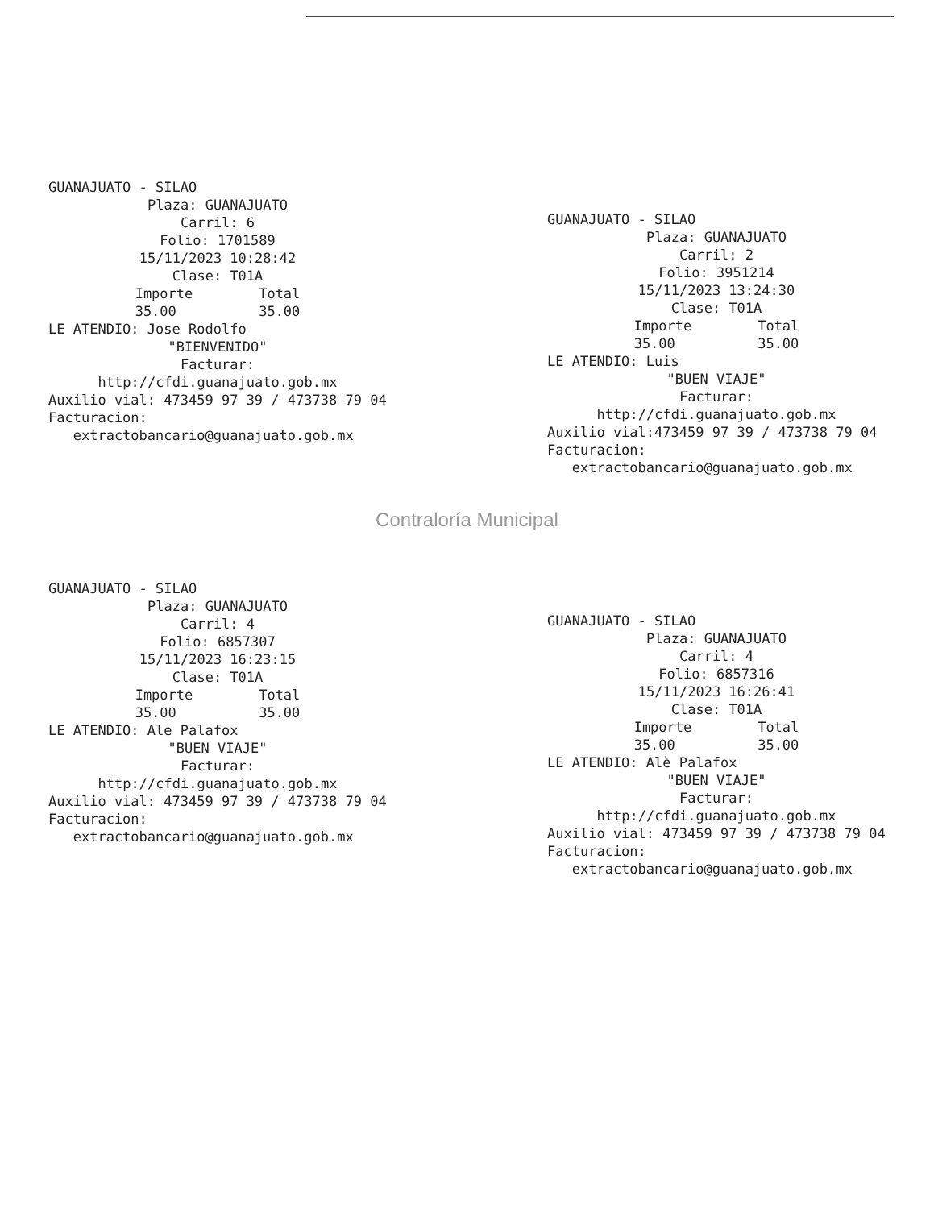GUANAJUATO - SILAO
Plaza: GUANAJUATO Carril: 6 Folio: 1701589 15/11/2023 10:28:42 Clase: T01A Importe Total 35.00 35.00
LE ATENDIO: Jose Rodolfo
"BIENVENIDO" Facturar: http://cfdi.guanajuato.gob.mx
Auxilio vial: 473459 97 39 / 473738 79 04 Facturacion: extractobancario@guanajuato.gob.mx
GUANAJUATO - SILAO
Plaza: GUANAJUATO Carril: 2 Folio: 3951214 15/11/2023 13:24:30 Clase: T01A Importe Total 35.00 35.00
LE ATENDIO: Luis
"BUEN VIAJE" Facturar: http://cfdi.guanajuato.gob.mx
Auxilio vial:473459 97 39 / 473738 79 04 Facturacion: extractobancario@guanajuato.gob.mx
Contraloría Municipal
GUANAJUATO - SILAO
Plaza: GUANAJUATO Carril: 4 Folio: 6857307 15/11/2023 16:23:15 Clase: T01A Importe Total 35.00 35.00
LE ATENDIO: Ale Palafox
"BUEN VIAJE" Facturar: http://cfdi.guanajuato.gob.mx
Auxilio vial: 473459 97 39 / 473738 79 04 Facturacion: extractobancario@guanajuato.gob.mx
GUANAJUATO - SILAO
Plaza: GUANAJUATO Carril: 4 Folio: 6857316 15/11/2023 16:26:41 Clase: T01A Importe Total 35.00 35.00
LE ATENDIO: Alè Palafox
"BUEN VIAJE" Facturar: http://cfdi.guanajuato.gob.mx
Auxilio vial: 473459 97 39 / 473738 79 04 Facturacion: extractobancario@guanajuato.gob.mx